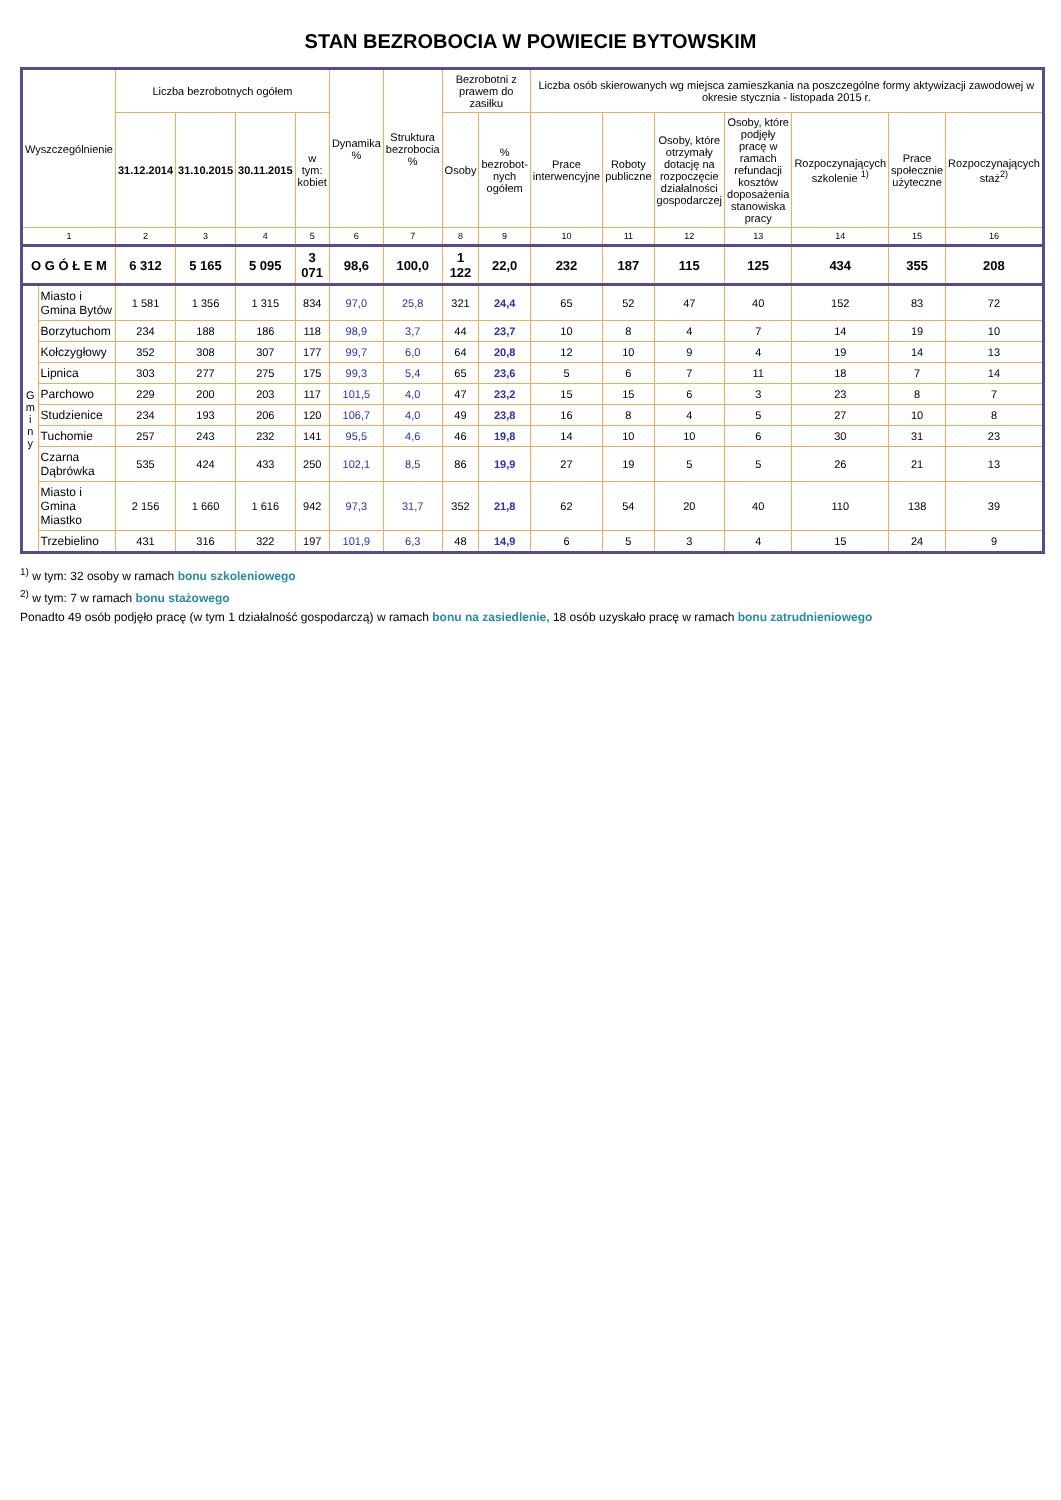STAN BEZROBOCIA W POWIECIE BYTOWSKIM
| Wyszczególnienie | | Liczba bezrobotnych ogółem | | | | Dynamika % | Struktura bezrobocia % | Bezrobotni z prawem do zasiłku | | Liczba osób skierowanych wg miejsca zamieszkania na poszczególne formy aktywizacji zawodowej w okresie stycznia - listopada 2015 r. | | | | | | |
| --- | --- | --- | --- | --- | --- | --- | --- | --- | --- | --- | --- | --- | --- | --- | --- | --- |
| | | 31.12.2014 | 31.10.2015 | 30.11.2015 | w tym: kobiet | | | Osoby | % bezrobot-nych ogółem | Prace interwencyjne | Roboty publiczne | Osoby, które otrzymały dotację na rozpoczęcie działalności gospodarczej | Osoby, które podjęły pracę w ramach refundacji kosztów doposażenia stanowiska pracy | Rozpoczynających szkolenie <sup>1)</sup> | Prace społecznie użyteczne | Rozpoczynających staż<sup>2)</sup> |
| 1 | | 2 | 3 | 4 | 5 | 6 | 7 | 8 | 9 | 10 | 11 | 12 | 13 | 14 | 15 | 16 |
| O G Ó Ł E M | | 6 312 | 5 165 | 5 095 | 3 071 | 98,6 | 100,0 | 1 122 | 22,0 | 232 | 187 | 115 | 125 | 434 | 355 | 208 |
| G m i n y | Miasto i Gmina Bytów | 1 581 | 1 356 | 1 315 | 834 | 97,0 | 25,8 | 321 | 24,4 | 65 | 52 | 47 | 40 | 152 | 83 | 72 |
| | Borzytuchom | 234 | 188 | 186 | 118 | 98,9 | 3,7 | 44 | 23,7 | 10 | 8 | 4 | 7 | 14 | 19 | 10 |
| | Kołczygłowy | 352 | 308 | 307 | 177 | 99,7 | 6,0 | 64 | 20,8 | 12 | 10 | 9 | 4 | 19 | 14 | 13 |
| | Lipnica | 303 | 277 | 275 | 175 | 99,3 | 5,4 | 65 | 23,6 | 5 | 6 | 7 | 11 | 18 | 7 | 14 |
| | Parchowo | 229 | 200 | 203 | 117 | 101,5 | 4,0 | 47 | 23,2 | 15 | 15 | 6 | 3 | 23 | 8 | 7 |
| | Studzienice | 234 | 193 | 206 | 120 | 106,7 | 4,0 | 49 | 23,8 | 16 | 8 | 4 | 5 | 27 | 10 | 8 |
| | Tuchomie | 257 | 243 | 232 | 141 | 95,5 | 4,6 | 46 | 19,8 | 14 | 10 | 10 | 6 | 30 | 31 | 23 |
| | Czarna Dąbrówka | 535 | 424 | 433 | 250 | 102,1 | 8,5 | 86 | 19,9 | 27 | 19 | 5 | 5 | 26 | 21 | 13 |
| | Miasto i Gmina Miastko | 2 156 | 1 660 | 1 616 | 942 | 97,3 | 31,7 | 352 | 21,8 | 62 | 54 | 20 | 40 | 110 | 138 | 39 |
| | Trzebielino | 431 | 316 | 322 | 197 | 101,9 | 6,3 | 48 | 14,9 | 6 | 5 | 3 | 4 | 15 | 24 | 9 |
<sup>1)</sup> w tym: 32 osoby w ramach bonu szkoleniowego
<sup>2)</sup> w tym: 7 w ramach bonu stażowego
Ponadto 49 osób podjęło pracę (w tym 1 działalność gospodarczą) w ramach bonu na zasiedlenie, 18 osób uzyskało pracę w ramach bonu zatrudnieniowego